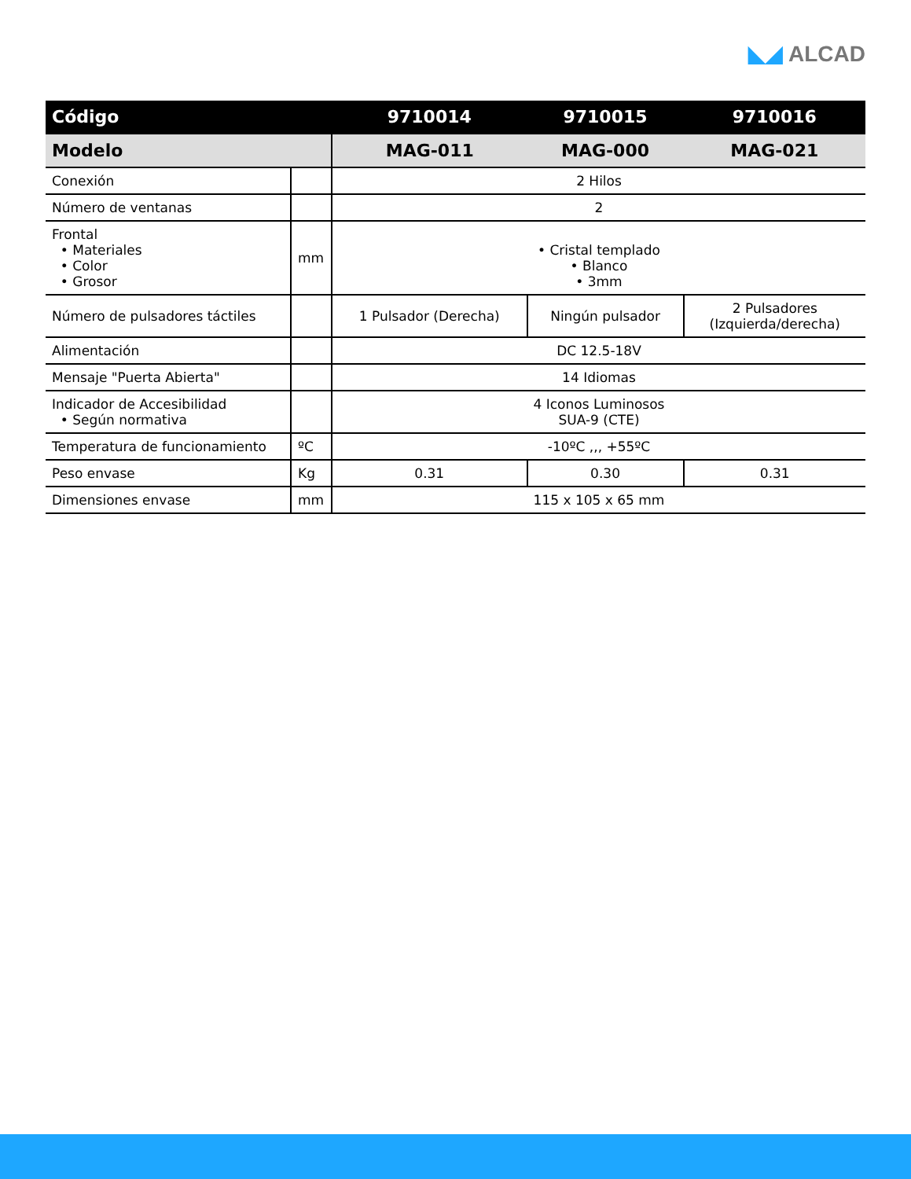◣◢ ALCAD
| Código | | 9710014 | 9710015 | 9710016 |
| --- | --- | --- | --- | --- |
| Modelo | | MAG-011 | MAG-000 | MAG-021 |
| Conexión | | 2 Hilos | | |
| Número de ventanas | | 2 | | |
| Frontal • Materiales • Color • Grosor | mm | • Cristal templado • Blanco • 3mm | | |
| Número de pulsadores táctiles | | 1 Pulsador (Derecha) | Ningún pulsador | 2 Pulsadores (Izquierda/derecha) |
| Alimentación | | DC 12.5-18V | | |
| Mensaje "Puerta Abierta" | | 14 Idiomas | | |
| Indicador de Accesibilidad • Según normativa | | 4 Iconos Luminosos SUA-9 (CTE) | | |
| Temperatura de funcionamiento | ºC | -10ºC ,,, +55ºC | | |
| Peso envase | Kg | 0.31 | 0.30 | 0.31 |
| Dimensiones envase | mm | 115 x 105 x 65 mm | | |